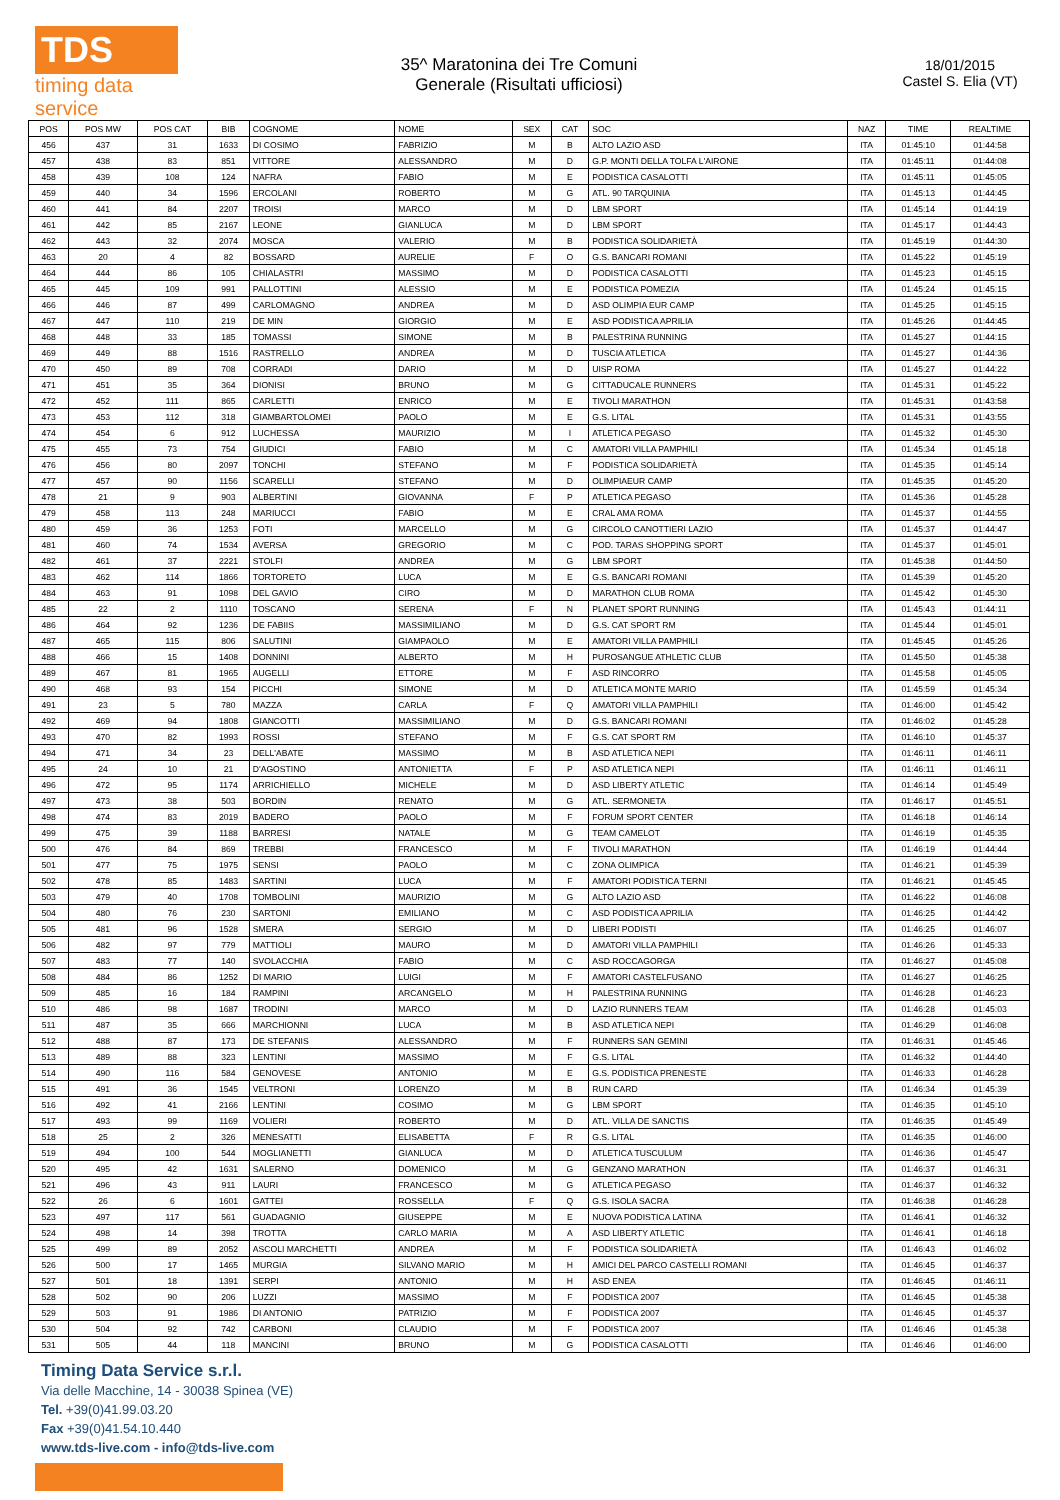TDS
timing data service
35^ Maratonina dei Tre Comuni
Generale (Risultati ufficiosi)
18/01/2015
Castel S. Elia (VT)
| POS | POS MW | POS CAT | BIB | COGNOME | NOME | SEX | CAT | SOC | NAZ | TIME | REALTIME |
| --- | --- | --- | --- | --- | --- | --- | --- | --- | --- | --- | --- |
| 456 | 437 | 31 | 1633 | DI COSIMO | FABRIZIO | M | B | ALTO LAZIO ASD | ITA | 01:45:10 | 01:44:58 |
| 457 | 438 | 83 | 851 | VITTORE | ALESSANDRO | M | D | G.P. MONTI DELLA TOLFA L'AIRONE | ITA | 01:45:11 | 01:44:08 |
| 458 | 439 | 108 | 124 | NAFRA | FABIO | M | E | PODISTICA CASALOTTI | ITA | 01:45:11 | 01:45:05 |
| 459 | 440 | 34 | 1596 | ERCOLANI | ROBERTO | M | G | ATL. 90 TARQUINIA | ITA | 01:45:13 | 01:44:45 |
| 460 | 441 | 84 | 2207 | TROISI | MARCO | M | D | LBM SPORT | ITA | 01:45:14 | 01:44:19 |
| 461 | 442 | 85 | 2167 | LEONE | GIANLUCA | M | D | LBM SPORT | ITA | 01:45:17 | 01:44:43 |
| 462 | 443 | 32 | 2074 | MOSCA | VALERIO | M | B | PODISTICA SOLIDARIETÀ | ITA | 01:45:19 | 01:44:30 |
| 463 | 20 | 4 | 82 | BOSSARD | AURELIE | F | O | G.S. BANCARI ROMANI | ITA | 01:45:22 | 01:45:19 |
| 464 | 444 | 86 | 105 | CHIALASTRI | MASSIMO | M | D | PODISTICA CASALOTTI | ITA | 01:45:23 | 01:45:15 |
| 465 | 445 | 109 | 991 | PALLOTTINI | ALESSIO | M | E | PODISTICA POMEZIA | ITA | 01:45:24 | 01:45:15 |
| 466 | 446 | 87 | 499 | CARLOMAGNO | ANDREA | M | D | ASD OLIMPIA EUR CAMP | ITA | 01:45:25 | 01:45:15 |
| 467 | 447 | 110 | 219 | DE MIN | GIORGIO | M | E | ASD PODISTICA APRILIA | ITA | 01:45:26 | 01:44:45 |
| 468 | 448 | 33 | 185 | TOMASSI | SIMONE | M | B | PALESTRINA RUNNING | ITA | 01:45:27 | 01:44:15 |
| 469 | 449 | 88 | 1516 | RASTRELLO | ANDREA | M | D | TUSCIA ATLETICA | ITA | 01:45:27 | 01:44:36 |
| 470 | 450 | 89 | 708 | CORRADI | DARIO | M | D | UISP ROMA | ITA | 01:45:27 | 01:44:22 |
| 471 | 451 | 35 | 364 | DIONISI | BRUNO | M | G | CITTADUCALE RUNNERS | ITA | 01:45:31 | 01:45:22 |
| 472 | 452 | 111 | 865 | CARLETTI | ENRICO | M | E | TIVOLI MARATHON | ITA | 01:45:31 | 01:43:58 |
| 473 | 453 | 112 | 318 | GIAMBARTOLOMEI | PAOLO | M | E | G.S. LITAL | ITA | 01:45:31 | 01:43:55 |
| 474 | 454 | 6 | 912 | LUCHESSA | MAURIZIO | M | I | ATLETICA PEGASO | ITA | 01:45:32 | 01:45:30 |
| 475 | 455 | 73 | 754 | GIUDICI | FABIO | M | C | AMATORI VILLA PAMPHILI | ITA | 01:45:34 | 01:45:18 |
| 476 | 456 | 80 | 2097 | TONCHI | STEFANO | M | F | PODISTICA SOLIDARIETÀ | ITA | 01:45:35 | 01:45:14 |
| 477 | 457 | 90 | 1156 | SCARELLI | STEFANO | M | D | OLIMPIAEUR CAMP | ITA | 01:45:35 | 01:45:20 |
| 478 | 21 | 9 | 903 | ALBERTINI | GIOVANNA | F | P | ATLETICA PEGASO | ITA | 01:45:36 | 01:45:28 |
| 479 | 458 | 113 | 248 | MARIUCCI | FABIO | M | E | CRAL AMA ROMA | ITA | 01:45:37 | 01:44:55 |
| 480 | 459 | 36 | 1253 | FOTI | MARCELLO | M | G | CIRCOLO CANOTTIERI LAZIO | ITA | 01:45:37 | 01:44:47 |
| 481 | 460 | 74 | 1534 | AVERSA | GREGORIO | M | C | POD. TARAS SHOPPING SPORT | ITA | 01:45:37 | 01:45:01 |
| 482 | 461 | 37 | 2221 | STOLFI | ANDREA | M | G | LBM SPORT | ITA | 01:45:38 | 01:44:50 |
| 483 | 462 | 114 | 1866 | TORTORETO | LUCA | M | E | G.S. BANCARI ROMANI | ITA | 01:45:39 | 01:45:20 |
| 484 | 463 | 91 | 1098 | DEL GAVIO | CIRO | M | D | MARATHON CLUB ROMA | ITA | 01:45:42 | 01:45:30 |
| 485 | 22 | 2 | 1110 | TOSCANO | SERENA | F | N | PLANET SPORT RUNNING | ITA | 01:45:43 | 01:44:11 |
| 486 | 464 | 92 | 1236 | DE FABIIS | MASSIMILIANO | M | D | G.S. CAT SPORT RM | ITA | 01:45:44 | 01:45:01 |
| 487 | 465 | 115 | 806 | SALUTINI | GIAMPAOLO | M | E | AMATORI VILLA PAMPHILI | ITA | 01:45:45 | 01:45:26 |
| 488 | 466 | 15 | 1408 | DONNINI | ALBERTO | M | H | PUROSANGUE ATHLETIC CLUB | ITA | 01:45:50 | 01:45:38 |
| 489 | 467 | 81 | 1965 | AUGELLI | ETTORE | M | F | ASD RINCORRO | ITA | 01:45:58 | 01:45:05 |
| 490 | 468 | 93 | 154 | PICCHI | SIMONE | M | D | ATLETICA MONTE MARIO | ITA | 01:45:59 | 01:45:34 |
| 491 | 23 | 5 | 780 | MAZZA | CARLA | F | Q | AMATORI VILLA PAMPHILI | ITA | 01:46:00 | 01:45:42 |
| 492 | 469 | 94 | 1808 | GIANCOTTI | MASSIMILIANO | M | D | G.S. BANCARI ROMANI | ITA | 01:46:02 | 01:45:28 |
| 493 | 470 | 82 | 1993 | ROSSI | STEFANO | M | F | G.S. CAT SPORT RM | ITA | 01:46:10 | 01:45:37 |
| 494 | 471 | 34 | 23 | DELL'ABATE | MASSIMO | M | B | ASD ATLETICA NEPI | ITA | 01:46:11 | 01:46:11 |
| 495 | 24 | 10 | 21 | D'AGOSTINO | ANTONIETTA | F | P | ASD ATLETICA NEPI | ITA | 01:46:11 | 01:46:11 |
| 496 | 472 | 95 | 1174 | ARRICHIELLO | MICHELE | M | D | ASD LIBERTY ATLETIC | ITA | 01:46:14 | 01:45:49 |
| 497 | 473 | 38 | 503 | BORDIN | RENATO | M | G | ATL. SERMONETA | ITA | 01:46:17 | 01:45:51 |
| 498 | 474 | 83 | 2019 | BADERO | PAOLO | M | F | FORUM SPORT CENTER | ITA | 01:46:18 | 01:46:14 |
| 499 | 475 | 39 | 1188 | BARRESI | NATALE | M | G | TEAM CAMELOT | ITA | 01:46:19 | 01:45:35 |
| 500 | 476 | 84 | 869 | TREBBI | FRANCESCO | M | F | TIVOLI MARATHON | ITA | 01:46:19 | 01:44:44 |
| 501 | 477 | 75 | 1975 | SENSI | PAOLO | M | C | ZONA OLIMPICA | ITA | 01:46:21 | 01:45:39 |
| 502 | 478 | 85 | 1483 | SARTINI | LUCA | M | F | AMATORI PODISTICA TERNI | ITA | 01:46:21 | 01:45:45 |
| 503 | 479 | 40 | 1708 | TOMBOLINI | MAURIZIO | M | G | ALTO LAZIO ASD | ITA | 01:46:22 | 01:46:08 |
| 504 | 480 | 76 | 230 | SARTONI | EMILIANO | M | C | ASD PODISTICA APRILIA | ITA | 01:46:25 | 01:44:42 |
| 505 | 481 | 96 | 1528 | SMERA | SERGIO | M | D | LIBERI PODISTI | ITA | 01:46:25 | 01:46:07 |
| 506 | 482 | 97 | 779 | MATTIOLI | MAURO | M | D | AMATORI VILLA PAMPHILI | ITA | 01:46:26 | 01:45:33 |
| 507 | 483 | 77 | 140 | SVOLACCHIA | FABIO | M | C | ASD ROCCAGORGA | ITA | 01:46:27 | 01:45:08 |
| 508 | 484 | 86 | 1252 | DI MARIO | LUIGI | M | F | AMATORI CASTELFUSANO | ITA | 01:46:27 | 01:46:25 |
| 509 | 485 | 16 | 184 | RAMPINI | ARCANGELO | M | H | PALESTRINA RUNNING | ITA | 01:46:28 | 01:46:23 |
| 510 | 486 | 98 | 1687 | TRODINI | MARCO | M | D | LAZIO RUNNERS TEAM | ITA | 01:46:28 | 01:45:03 |
| 511 | 487 | 35 | 666 | MARCHIONNI | LUCA | M | B | ASD ATLETICA NEPI | ITA | 01:46:29 | 01:46:08 |
| 512 | 488 | 87 | 173 | DE STEFANIS | ALESSANDRO | M | F | RUNNERS SAN GEMINI | ITA | 01:46:31 | 01:45:46 |
| 513 | 489 | 88 | 323 | LENTINI | MASSIMO | M | F | G.S. LITAL | ITA | 01:46:32 | 01:44:40 |
| 514 | 490 | 116 | 584 | GENOVESE | ANTONIO | M | E | G.S. PODISTICA PRENESTE | ITA | 01:46:33 | 01:46:28 |
| 515 | 491 | 36 | 1545 | VELTRONI | LORENZO | M | B | RUN CARD | ITA | 01:46:34 | 01:45:39 |
| 516 | 492 | 41 | 2166 | LENTINI | COSIMO | M | G | LBM SPORT | ITA | 01:46:35 | 01:45:10 |
| 517 | 493 | 99 | 1169 | VOLIERI | ROBERTO | M | D | ATL. VILLA DE SANCTIS | ITA | 01:46:35 | 01:45:49 |
| 518 | 25 | 2 | 326 | MENESATTI | ELISABETTA | F | R | G.S. LITAL | ITA | 01:46:35 | 01:46:00 |
| 519 | 494 | 100 | 544 | MOGLIANETTI | GIANLUCA | M | D | ATLETICA TUSCULUM | ITA | 01:46:36 | 01:45:47 |
| 520 | 495 | 42 | 1631 | SALERNO | DOMENICO | M | G | GENZANO MARATHON | ITA | 01:46:37 | 01:46:31 |
| 521 | 496 | 43 | 911 | LAURI | FRANCESCO | M | G | ATLETICA PEGASO | ITA | 01:46:37 | 01:46:32 |
| 522 | 26 | 6 | 1601 | GATTEI | ROSSELLA | F | Q | G.S. ISOLA SACRA | ITA | 01:46:38 | 01:46:28 |
| 523 | 497 | 117 | 561 | GUADAGNIO | GIUSEPPE | M | E | NUOVA PODISTICA LATINA | ITA | 01:46:41 | 01:46:32 |
| 524 | 498 | 14 | 398 | TROTTA | CARLO MARIA | M | A | ASD LIBERTY ATLETIC | ITA | 01:46:41 | 01:46:18 |
| 525 | 499 | 89 | 2052 | ASCOLI MARCHETTI | ANDREA | M | F | PODISTICA SOLIDARIETÀ | ITA | 01:46:43 | 01:46:02 |
| 526 | 500 | 17 | 1465 | MURGIA | SILVANO MARIO | M | H | AMICI DEL PARCO CASTELLI ROMANI | ITA | 01:46:45 | 01:46:37 |
| 527 | 501 | 18 | 1391 | SERPI | ANTONIO | M | H | ASD ENEA | ITA | 01:46:45 | 01:46:11 |
| 528 | 502 | 90 | 206 | LUZZI | MASSIMO | M | F | PODISTICA 2007 | ITA | 01:46:45 | 01:45:38 |
| 529 | 503 | 91 | 1986 | DI ANTONIO | PATRIZIO | M | F | PODISTICA 2007 | ITA | 01:46:45 | 01:45:37 |
| 530 | 504 | 92 | 742 | CARBONI | CLAUDIO | M | F | PODISTICA 2007 | ITA | 01:46:46 | 01:45:38 |
| 531 | 505 | 44 | 118 | MANCINI | BRUNO | M | G | PODISTICA CASALOTTI | ITA | 01:46:46 | 01:46:00 |
Timing Data Service s.r.l.
Via delle Macchine, 14 - 30038 Spinea (VE)
Tel. +39(0)41.99.03.20
Fax +39(0)41.54.10.440
www.tds-live.com - info@tds-live.com